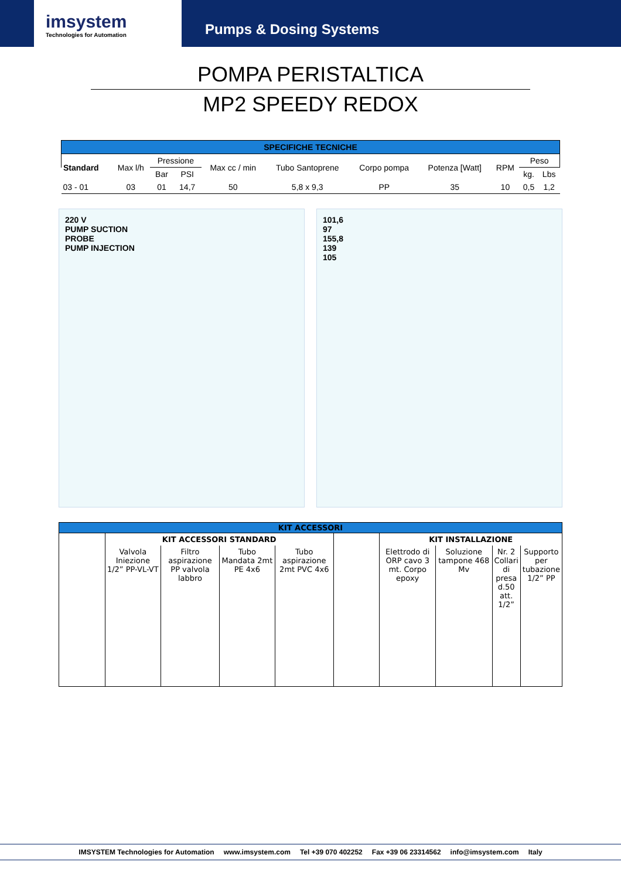imsystem
Technologies for Automation
Pumps & Dosing Systems
POMPA PERISTALTICA
MP2 SPEEDY REDOX
| SPECIFICHE TECNICHE | | | | | | | | | | |
| --- | --- | --- | --- | --- | --- | --- | --- | --- | --- | --- |
| Standard | Max l/h | Pressione | | Max cc / min | Tubo Santoprene | Corpo pompa | Potenza [Watt] | RPM | Peso | |
| | | Bar | PSI | | | | | | kg. | Lbs |
| 03 - 01 | 03 | 01 | 14,7 | 50 | 5,8 x 9,3 | PP | 35 | 10 | 0,5 | 1,2 |
220 V
PUMP SUCTION
PROBE
PUMP INJECTION
101,6
97
155,8
139
105
| KIT ACCESSORI | | | | | | | | | |
| --- | --- | --- | --- | --- | --- | --- | --- | --- | --- |
| | KIT ACCESSORI STANDARD | | | | | KIT INSTALLAZIONE | | | |
| | Valvola Iniezione 1/2” PP-VL-VT | Filtro aspirazione PP valvola labbro | Tubo Mandata 2mt PE 4x6 | Tubo aspirazione 2mt PVC 4x6 | | Elettrodo di ORP cavo 3 mt. Corpo epoxy | Soluzione tampone 468 Mv | Nr. 2 Collari di presa d.50 att. 1/2” | Supporto per tubazione 1/2” PP |
IMSYSTEM Technologies for Automation www.imsystem.com Tel +39 070 402252 Fax +39 06 23314562 info@imsystem.com Italy